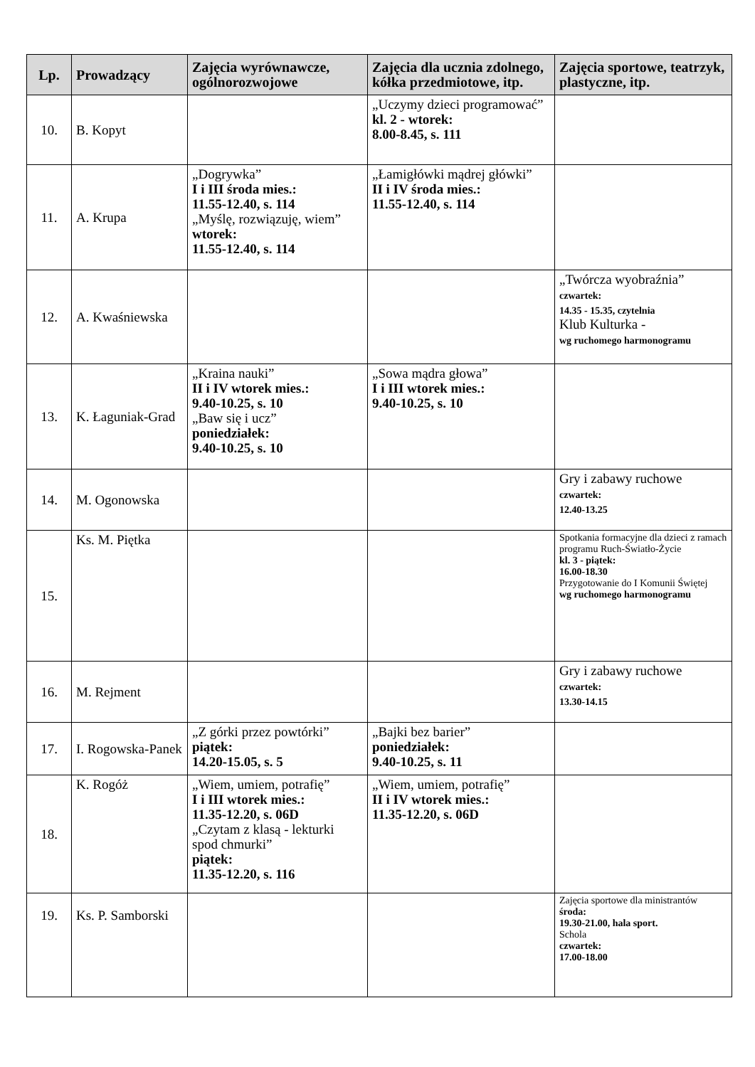| Lp. | Prowadzący | Zajęcia wyrównawcze, ogólnorozwojowe | Zajęcia dla ucznia zdolnego, kółka przedmiotowe, itp. | Zajęcia sportowe, teatrzyk, plastyczne, itp. |
| --- | --- | --- | --- | --- |
| 10. | B. Kopyt | | „Uczymy dzieci programować” kl. 2 - wtorek: 8.00-8.45, s. 111 | |
| 11. | A. Krupa | „Dogrywka” I i III środa mies.: 11.55-12.40, s. 114 „Myślę, rozwiązuję, wiem” wtorek: 11.55-12.40, s. 114 | „Łamigłówki mądrej główki” II i IV środa mies.: 11.55-12.40, s. 114 | |
| 12. | A. Kwaśniewska | | | „Twórcza wyobraźnia” czwartek: 14.35 - 15.35, czytelnia Klub Kulturka - wg ruchomego harmonogramu |
| 13. | K. Łaguniak-Grad | „Kraina nauki” II i IV wtorek mies.: 9.40-10.25, s. 10 „Baw się i ucz” poniedziałek: 9.40-10.25, s. 10 | „Sowa mądra głowa” I i III wtorek mies.: 9.40-10.25, s. 10 | |
| 14. | M. Ogonowska | | | Gry i zabawy ruchowe czwartek: 12.40-13.25 |
| 15. | Ks. M. Piętka | | | Spotkania formacyjne dla dzieci z ramach programu Ruch-Światło-Życie kl. 3 - piątek: 16.00-18.30 Przygotowanie do I Komunii Świętej wg ruchomego harmonogramu |
| 16. | M. Rejment | | | Gry i zabawy ruchowe czwartek: 13.30-14.15 |
| 17. | I. Rogowska-Panek | „Z górki przez powtórki” piątek: 14.20-15.05, s. 5 | „Bajki bez barier” poniedziałek: 9.40-10.25, s. 11 | |
| 18. | K. Rogóż | „Wiem, umiem, potrafię” I i III wtorek mies.: 11.35-12.20, s. 06D „Czytam z klasą - lekturki spod chmurki” piątek: 11.35-12.20, s. 116 | „Wiem, umiem, potrafię” II i IV wtorek mies.: 11.35-12.20, s. 06D | |
| 19. | Ks. P. Samborski | | | Zajęcia sportowe dla ministrantów środa: 19.30-21.00, hala sport. Schola czwartek: 17.00-18.00 |